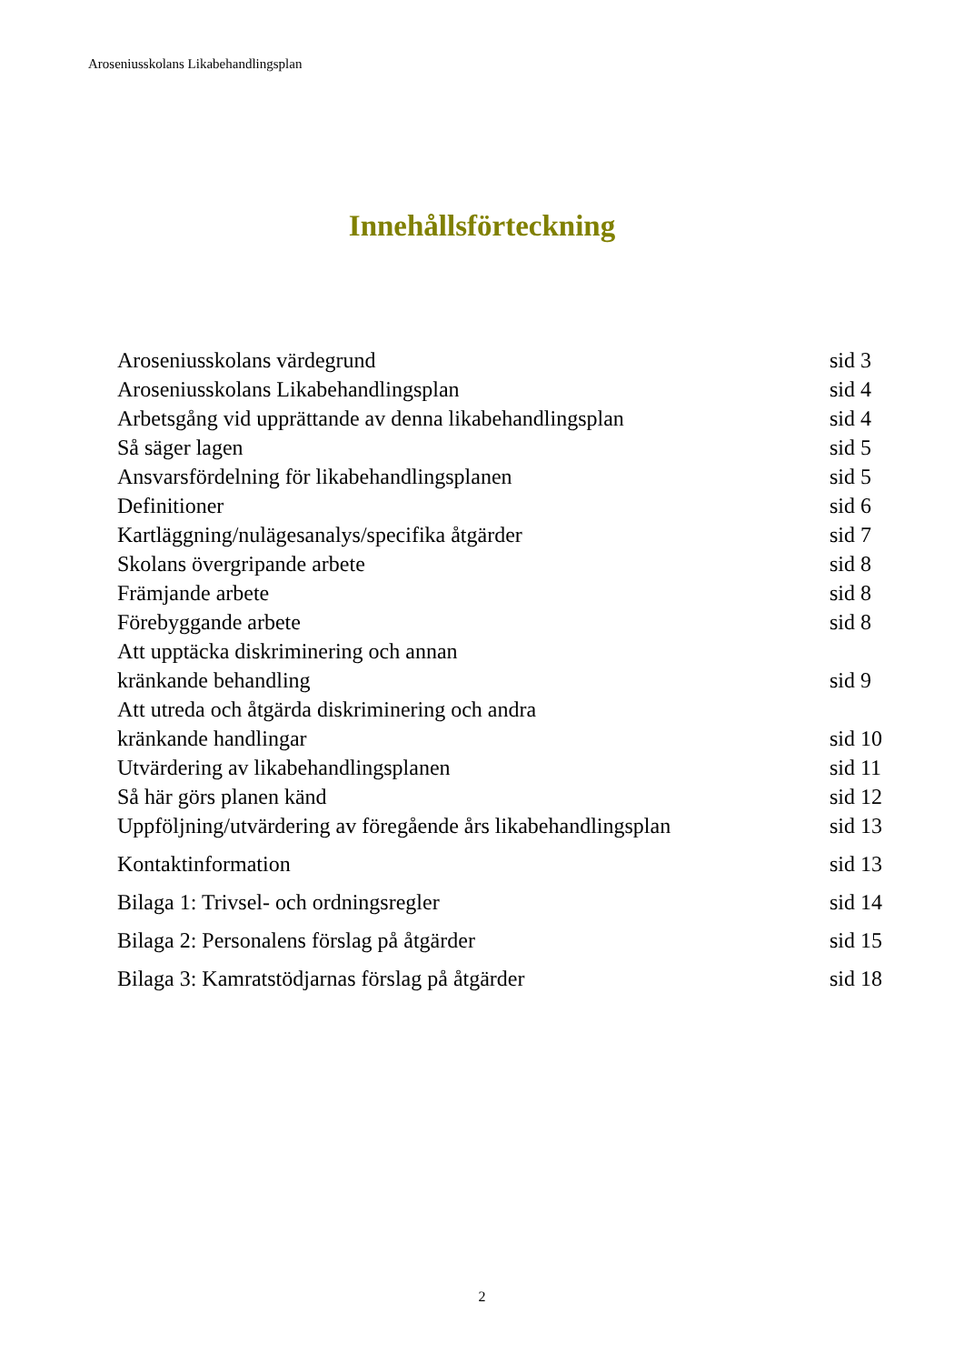Aroseniusskolans Likabehandlingsplan
Innehållsförteckning
Aroseniusskolans värdegrund sid 3
Aroseniusskolans Likabehandlingsplan sid 4
Arbetsgång vid upprättande av denna likabehandlingsplan sid 4
Så säger lagen sid 5
Ansvarsfördelning för likabehandlingsplanen sid 5
Definitioner sid 6
Kartläggning/nulägesanalys/specifika åtgärder sid 7
Skolans övergripande arbete sid 8
Främjande arbete sid 8
Förebyggande arbete sid 8
Att upptäcka diskriminering och annan
kränkande behandling
sid 9
Att utreda och åtgärda diskriminering och andra
kränkande handlingar
sid 10
Utvärdering av likabehandlingsplanen sid 11
Så här görs planen känd sid 12
Uppföljning/utvärdering av föregående års likabehandlingsplan sid 13
Kontaktinformation sid 13
Bilaga 1: Trivsel- och ordningsregler sid 14
Bilaga 2: Personalens förslag på åtgärder sid 15
Bilaga 3: Kamratstödjarnas förslag på åtgärder sid 18
2